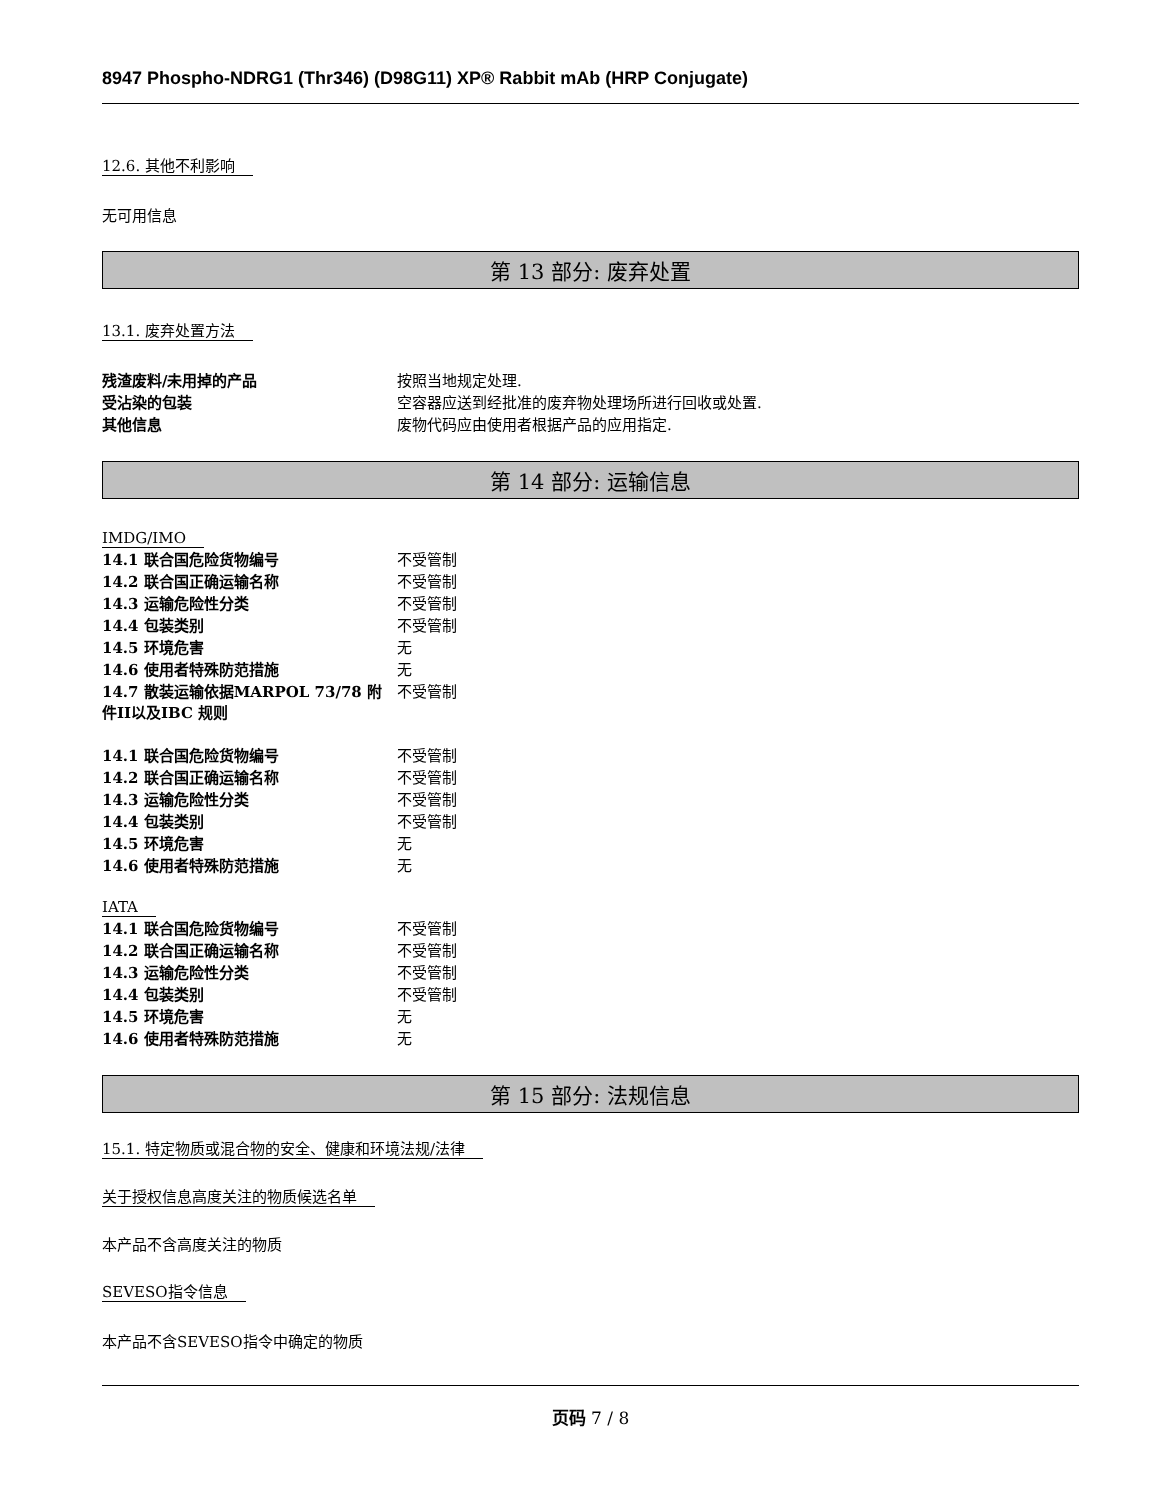8947 Phospho-NDRG1 (Thr346) (D98G11) XP® Rabbit mAb (HRP Conjugate)
12.6. 其他不利影响
无可用信息
第 13 部分: 废弃处置
13.1. 废弃处置方法
| 残渣废料/未用掉的产品 | 按照当地规定处理. |
| 受沾染的包装 | 空容器应送到经批准的废弃物处理场所进行回收或处置. |
| 其他信息 | 废物代码应由使用者根据产品的应用指定. |
第 14 部分: 运输信息
IMDG/IMO
| 14.1 联合国危险货物编号 | 不受管制 |
| 14.2 联合国正确运输名称 | 不受管制 |
| 14.3 运输危险性分类 | 不受管制 |
| 14.4 包装类别 | 不受管制 |
| 14.5 环境危害 | 无 |
| 14.6 使用者特殊防范措施 | 无 |
| 14.7 散装运输依据MARPOL 73/78 附件II以及IBC 规则 | 不受管制 |
| 14.1 联合国危险货物编号 | 不受管制 |
| 14.2 联合国正确运输名称 | 不受管制 |
| 14.3 运输危险性分类 | 不受管制 |
| 14.4 包装类别 | 不受管制 |
| 14.5 环境危害 | 无 |
| 14.6 使用者特殊防范措施 | 无 |
IATA
| 14.1 联合国危险货物编号 | 不受管制 |
| 14.2 联合国正确运输名称 | 不受管制 |
| 14.3 运输危险性分类 | 不受管制 |
| 14.4 包装类别 | 不受管制 |
| 14.5 环境危害 | 无 |
| 14.6 使用者特殊防范措施 | 无 |
第 15 部分: 法规信息
15.1. 特定物质或混合物的安全、健康和环境法规/法律
关于授权信息高度关注的物质候选名单
本产品不含高度关注的物质
SEVESO指令信息
本产品不含SEVESO指令中确定的物质
页码 7 / 8